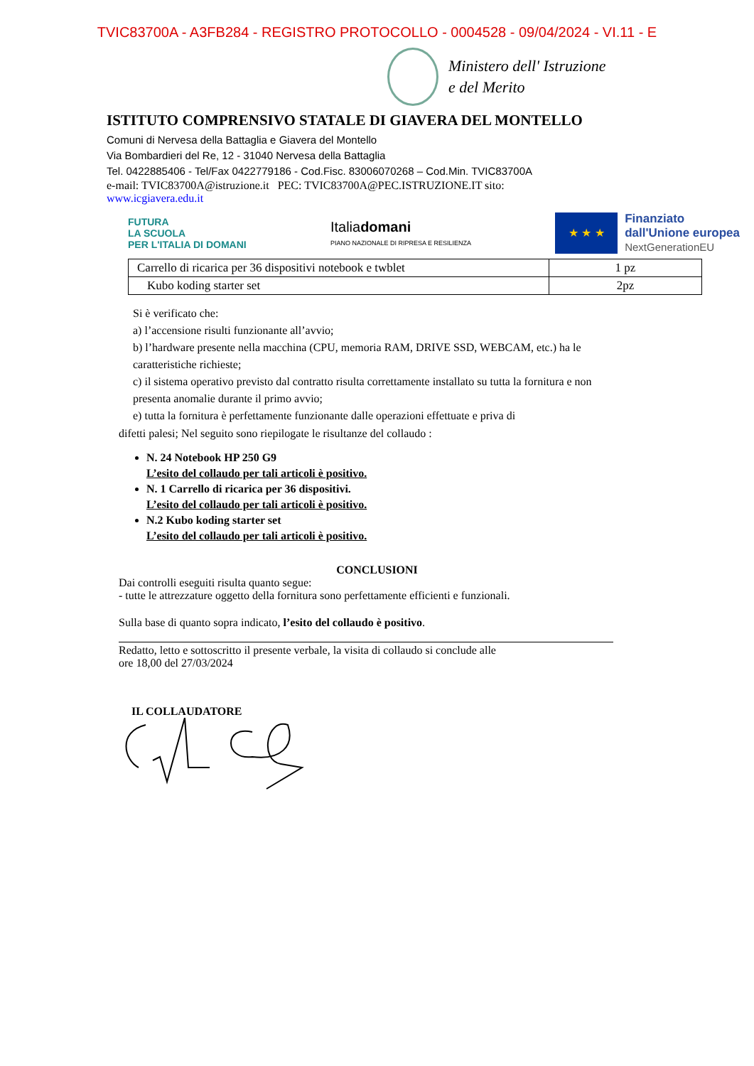TVIC83700A - A3FB284 - REGISTRO PROTOCOLLO - 0004528 - 09/04/2024 - VI.11 - E
Ministero dell' Istruzione
e del Merito
ISTITUTO COMPRENSIVO STATALE DI GIAVERA DEL MONTELLO
Comuni di Nervesa della Battaglia e Giavera del Montello
Via Bombardieri del Re, 12 - 31040 Nervesa della Battaglia
Tel. 0422885406 - Tel/Fax 0422779186 - Cod.Fisc. 83006070268 – Cod.Min. TVIC83700A
e-mail: TVIC83700A@istruzione.it PEC: TVIC83700A@PEC.ISTRUZIONE.IT sito:
www.icgiavera.edu.it
FUTURA
LA SCUOLA
PER L'ITALIA DI DOMANI
Italiadomani
PIANO NAZIONALE DI RIPRESA E RESILIENZA
★ ★ ★
Finanziato
dall'Unione europea
NextGenerationEU
| Carrello di ricarica per 36 dispositivi notebook e twblet | 1 pz |
| Kubo koding starter set | 2pz |
Si è verificato che:
a) l’accensione risulti funzionante all’avvio;
b) l’hardware presente nella macchina (CPU, memoria RAM, DRIVE SSD, WEBCAM, etc.) ha le caratteristiche richieste;
c) il sistema operativo previsto dal contratto risulta correttamente installato su tutta la fornitura e non presenta anomalie durante il primo avvio;
e) tutta la fornitura è perfettamente funzionante dalle operazioni effettuate e priva di
difetti palesi; Nel seguito sono riepilogate le risultanze del collaudo :
N. 24 Notebook HP 250 G9
L’esito del collaudo per tali articoli è positivo.
N. 1 Carrello di ricarica per 36 dispositivi.
L’esito del collaudo per tali articoli è positivo.
N.2 Kubo koding starter set
L’esito del collaudo per tali articoli è positivo.
CONCLUSIONI
Dai controlli eseguiti risulta quanto segue:
- tutte le attrezzature oggetto della fornitura sono perfettamente efficienti e funzionali.
Sulla base di quanto sopra indicato, l’esito del collaudo è positivo.
Redatto, letto e sottoscritto il presente verbale, la visita di collaudo si conclude alle
ore 18,00 del 27/03/2024
IL COLLAUDATORE